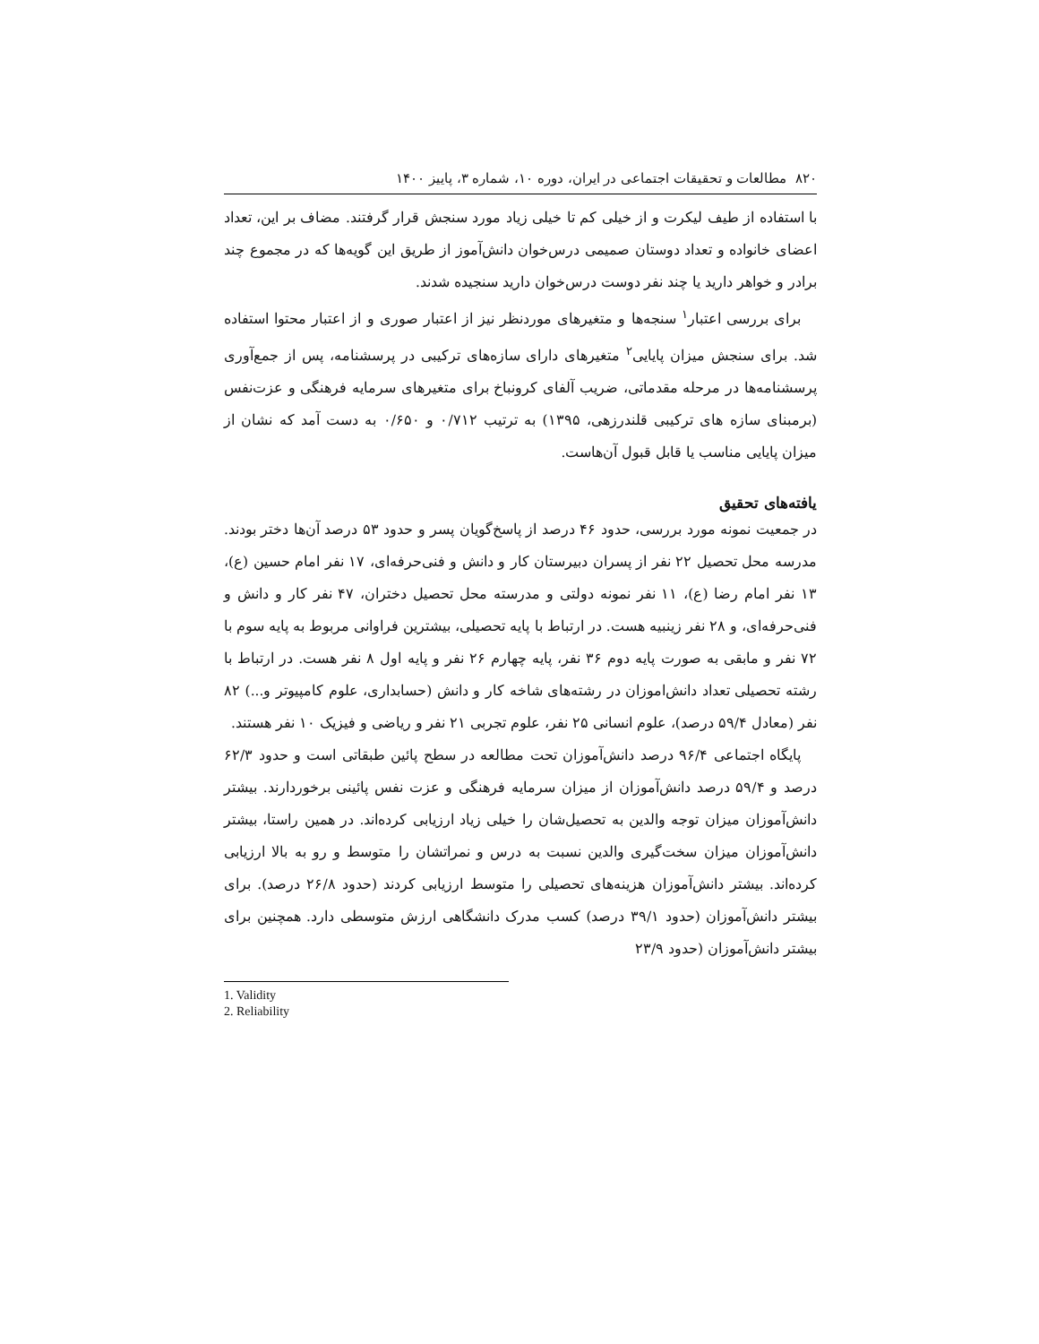۸۲۰ مطالعات و تحقیقات اجتماعی در ایران، دوره ۱۰، شماره ۳، پاییز ۱۴۰۰
با استفاده از طیف لیکرت و از خیلی کم تا خیلی زیاد مورد سنجش قرار گرفتند. مضاف بر این، تعداد اعضای خانواده و تعداد دوستان صمیمی درس‌خوان دانش‌آموز از طریق این گویه‌ها که در مجموع چند برادر و خواهر دارید یا چند نفر دوست درس‌خوان دارید سنجیده شدند.
برای بررسی اعتبار<sup>۱</sup> سنجه‌ها و متغیرهای موردنظر نیز از اعتبار صوری و از اعتبار محتوا استفاده شد. برای سنجش میزان پایایی<sup>۲</sup> متغیرهای دارای سازه‌های ترکیبی در پرسشنامه، پس از جمع‌آوری پرسشنامه‌ها در مرحله مقدماتی، ضریب آلفای کرونباخ برای متغیرهای سرمایه فرهنگی و عزت‌نفس (برمبنای سازه های ترکیبی قلندرزهی، ۱۳۹۵) به ترتیب ۰/۷۱۲ و ۰/۶۵۰ به دست آمد که نشان از میزان پایایی مناسب یا قابل قبول آن‌هاست.
یافته‌های تحقیق
در جمعیت نمونه مورد بررسی، حدود ۴۶ درصد از پاسخ‌گویان پسر و حدود ۵۳ درصد آن‌ها دختر بودند. مدرسه محل تحصیل ۲۲ نفر از پسران دبیرستان کار و دانش و فنی‌حرفه‌ای، ۱۷ نفر امام حسین (ع)، ۱۳ نفر امام رضا (ع)، ۱۱ نفر نمونه دولتی و مدرسته محل تحصیل دختران، ۴۷ نفر کار و دانش و فنی‌حرفه‌ای، و ۲۸ نفر زینبیه هست. در ارتباط با پایه تحصیلی، بیشترین فراوانی مربوط به پایه سوم با ۷۲ نفر و مابقی به صورت پایه دوم ۳۶ نفر، پایه چهارم ۲۶ نفر و پایه اول ۸ نفر هست. در ارتباط با رشته تحصیلی تعداد دانش‌اموزان در رشته‌های شاخه کار و دانش (حسابداری، علوم کامپیوتر و...) ۸۲ نفر (معادل ۵۹/۴ درصد)، علوم انسانی ۲۵ نفر، علوم تجربی ۲۱ نفر و ریاضی و فیزیک ۱۰ نفر هستند.
پایگاه اجتماعی ۹۶/۴ درصد دانش‌آموزان تحت مطالعه در سطح پائین طبقاتی است و حدود ۶۲/۳ درصد و ۵۹/۴ درصد دانش‌آموزان از میزان سرمایه فرهنگی و عزت نفس پائینی برخوردارند. بیشتر دانش‌آموزان میزان توجه والدین به تحصیل‌شان را خیلی زیاد ارزیابی کرده‌اند. در همین راستا، بیشتر دانش‌آموزان میزان سخت‌گیری والدین نسبت به درس و نمراتشان را متوسط و رو به بالا ارزیابی کرده‌اند. بیشتر دانش‌آموزان هزینه‌های تحصیلی را متوسط ارزیابی کردند (حدود ۲۶/۸ درصد). برای بیشتر دانش‌آموزان (حدود ۳۹/۱ درصد) کسب مدرک دانشگاهی ارزش متوسطی دارد. همچنین برای بیشتر دانش‌آموزان (حدود ۲۳/۹
1. Validity
2. Reliability